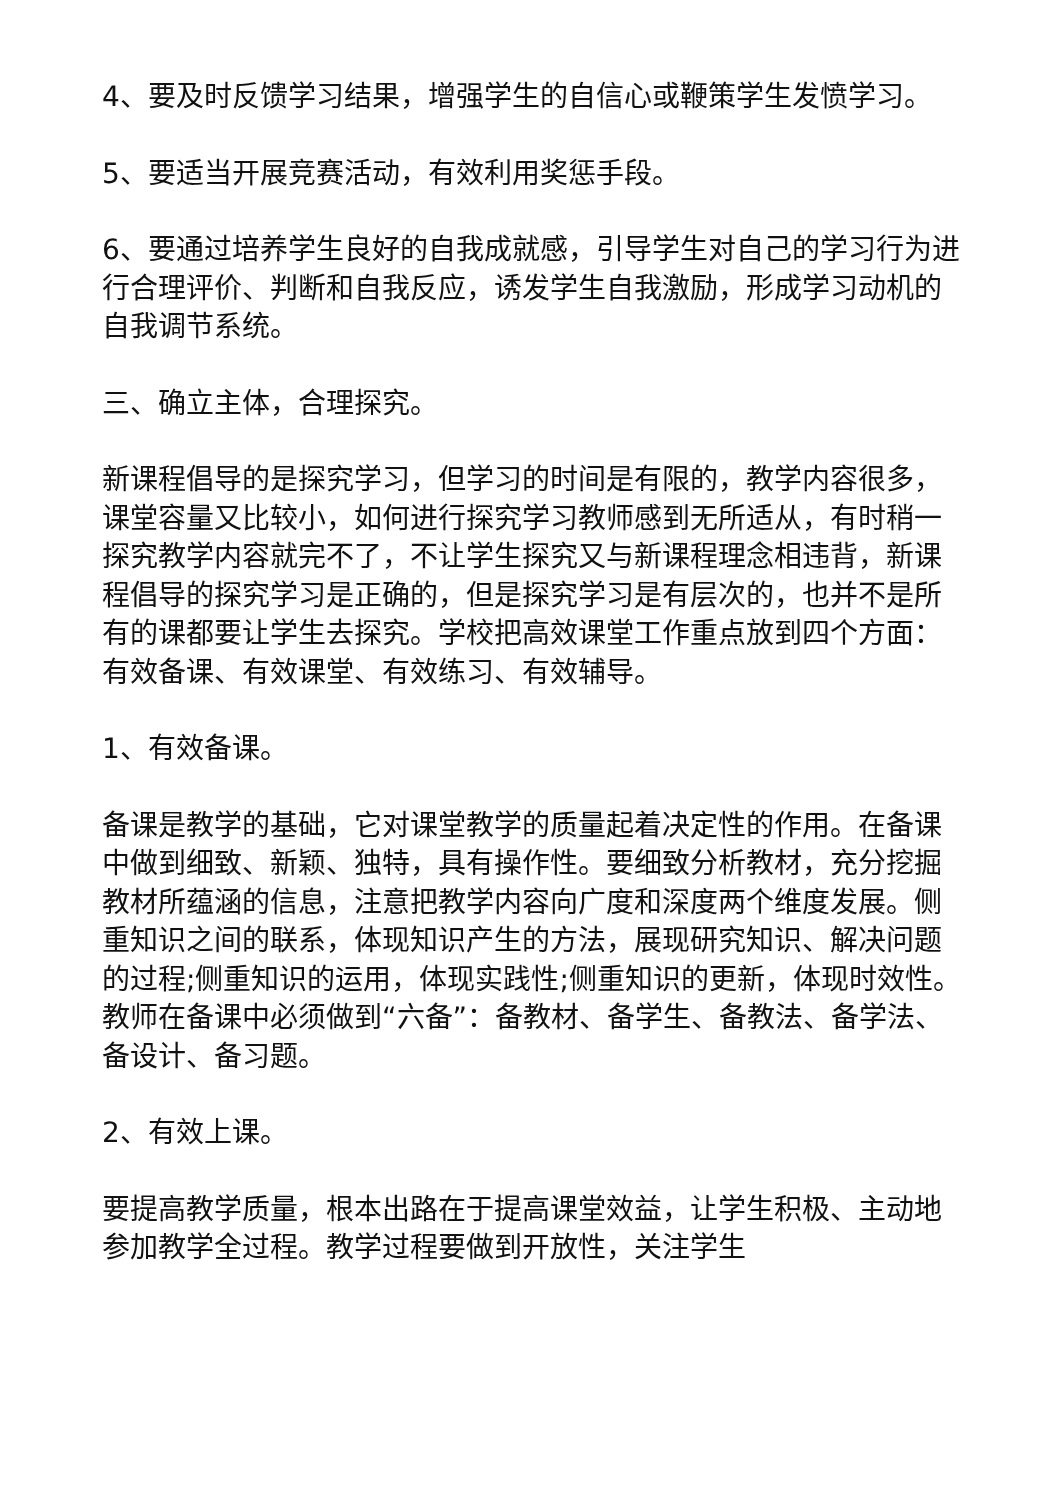4、要及时反馈学习结果，增强学生的自信心或鞭策学生发愤学习。
5、要适当开展竞赛活动，有效利用奖惩手段。
6、要通过培养学生良好的自我成就感，引导学生对自己的学习行为进行合理评价、判断和自我反应，诱发学生自我激励，形成学习动机的自我调节系统。
三、确立主体，合理探究。
新课程倡导的是探究学习，但学习的时间是有限的，教学内容很多，课堂容量又比较小，如何进行探究学习教师感到无所适从，有时稍一探究教学内容就完不了，不让学生探究又与新课程理念相违背，新课程倡导的探究学习是正确的，但是探究学习是有层次的，也并不是所有的课都要让学生去探究。学校把高效课堂工作重点放到四个方面：有效备课、有效课堂、有效练习、有效辅导。
1、有效备课。
备课是教学的基础，它对课堂教学的质量起着决定性的作用。在备课中做到细致、新颖、独特，具有操作性。要细致分析教材，充分挖掘教材所蕴涵的信息，注意把教学内容向广度和深度两个维度发展。侧重知识之间的联系，体现知识产生的方法，展现研究知识、解决问题的过程;侧重知识的运用，体现实践性;侧重知识的更新，体现时效性。教师在备课中必须做到“六备”：备教材、备学生、备教法、备学法、备设计、备习题。
2、有效上课。
要提高教学质量，根本出路在于提高课堂效益，让学生积极、主动地参加教学全过程。教学过程要做到开放性，关注学生